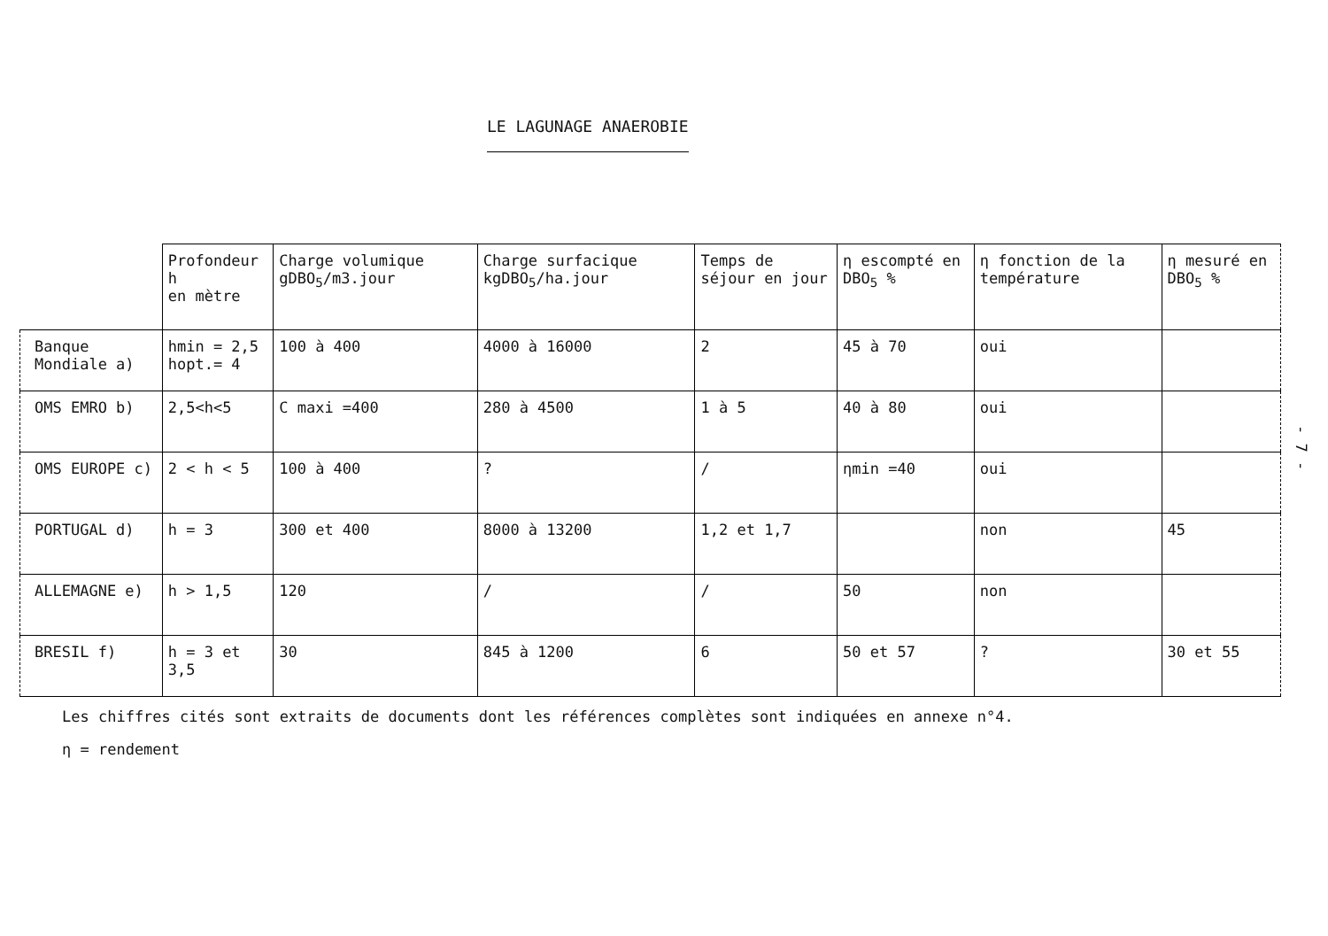LE LAGUNAGE ANAEROBIE
| | Profondeur h en mètre | Charge volumique gDBO<sub>5</sub>/m3.jour | Charge surfacique kgDBO<sub>5</sub>/ha.jour | Temps de séjour en jour | η escompté en DBO<sub>5</sub> % | η fonction de la température | η mesuré en DBO<sub>5</sub> % |
| --- | --- | --- | --- | --- | --- | --- | --- |
| Banque Mondiale a) | hmin = 2,5 hopt.= 4 | 100 à 400 | 4000 à 16000 | 2 | 45 à 70 | oui | |
| OMS EMRO b) | 2,5<h<5 | C maxi =400 | 280 à 4500 | 1 à 5 | 40 à 80 | oui | |
| OMS EUROPE c) | 2 < h < 5 | 100 à 400 | ? | / | ηmin =40 | oui | |
| PORTUGAL d) | h = 3 | 300 et 400 | 8000 à 13200 | 1,2 et 1,7 | | non | 45 |
| ALLEMAGNE e) | h > 1,5 | 120 | / | / | 50 | non | |
| BRESIL f) | h = 3 et 3,5 | 30 | 845 à 1200 | 6 | 50 et 57 | ? | 30 et 55 |
Les chiffres cités sont extraits de documents dont les références complètes sont indiquées en annexe n°4.
η = rendement
- 7 -